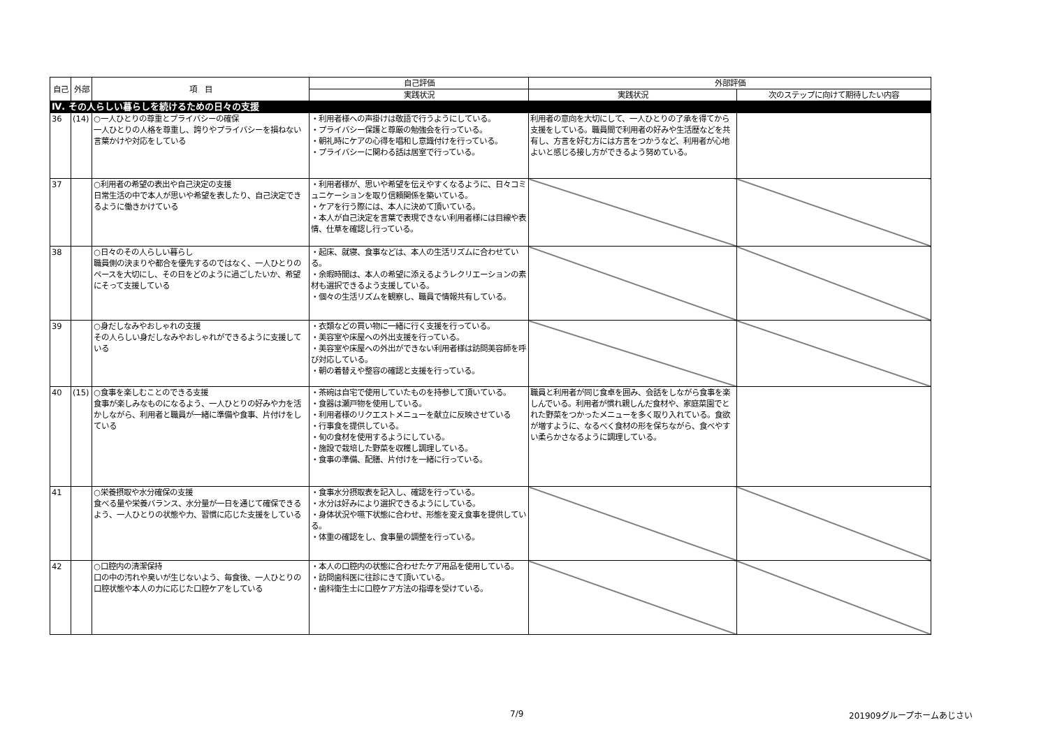| 自己 | 外部 | 項 目 | 自己評価 | 外部評価 | |
| --- | --- | --- | --- | --- | --- |
| | | | 実践状況 | 実践状況 | 次のステップに向けて期待したい内容 |
| Ⅳ. その人らしい暮らしを続けるための日々の支援 | | | | | |
| 36 | (14) | ○一人ひとりの尊重とプライバシーの確保 一人ひとりの人格を尊重し、誇りやプライバシーを損ねない言葉かけや対応をしている | ・利用者様への声掛けは敬語で行うようにしている。 ・プライバシー保護と尊厳の勉強会を行っている。 ・朝礼時にケアの心得を唱和し意識付けを行っている。 ・プライバシーに関わる話は居室で行っている。 | 利用者の意向を大切にして、一人ひとりの了承を得てから支援をしている。職員間で利用者の好みや生活歴などを共有し、方言を好む方には方言をつかうなど、利用者が心地よいと感じる接し方ができるよう努めている。 | |
| 37 | | ○利用者の希望の表出や自己決定の支援 日常生活の中で本人が思いや希望を表したり、自己決定できるように働きかけている | ・利用者様が、思いや希望を伝えやすくなるように、日々コミュニケーションを取り信頼関係を築いている。 ・ケアを行う際には、本人に決めて頂いている。 ・本人が自己決定を言葉で表現できない利用者様には目線や表情、仕草を確認し行っている。 | | |
| 38 | | ○日々のその人らしい暮らし 職員側の決まりや都合を優先するのではなく、一人ひとりのペースを大切にし、その日をどのように過ごしたいか、希望にそって支援している | ・起床、就寝、食事などは、本人の生活リズムに合わせている。 ・余暇時間は、本人の希望に添えるようレクリエーションの素材も選択できるよう支援している。 ・個々の生活リズムを観察し、職員で情報共有している。 | | |
| 39 | | ○身だしなみやおしゃれの支援 その人らしい身だしなみやおしゃれができるように支援している | ・衣類などの買い物に一緒に行く支援を行っている。 ・美容室や床屋への外出支援を行っている。 ・美容室や床屋への外出ができない利用者様は訪問美容師を呼び対応している。 ・朝の着替えや整容の確認と支援を行っている。 | | |
| 40 | (15) | ○食事を楽しむことのできる支援 食事が楽しみなものになるよう、一人ひとりの好みや力を活かしながら、利用者と職員が一緒に準備や食事、片付けをしている | ・茶碗は自宅で使用していたものを持参して頂いている。 ・食器は瀬戸物を使用している。 ・利用者様のリクエストメニューを献立に反映させている ・行事食を提供している。 ・旬の食材を使用するようにしている。 ・施設で栽培した野菜を収穫し調理している。 ・食事の準備、配膳、片付けを一緒に行っている。 | 職員と利用者が同じ食卓を囲み、会話をしながら食事を楽しんでいる。利用者が慣れ親しんだ食材や、家庭菜園でとれた野菜をつかったメニューを多く取り入れている。食欲が増すように、なるべく食材の形を保ちながら、食べやすい柔らかさなるように調理している。 | |
| 41 | | ○栄養摂取や水分確保の支援 食べる量や栄養バランス、水分量が一日を通じて確保できるよう、一人ひとりの状態や力、習慣に応じた支援をしている | ・食事水分摂取表を記入し、確認を行っている。 ・水分は好みにより選択できるようにしている。 ・身体状況や嚥下状態に合わせ、形態を変え食事を提供している。 ・体重の確認をし、食事量の調整を行っている。 | | |
| 42 | | ○口腔内の清潔保持 口の中の汚れや臭いが生じないよう、毎食後、一人ひとりの口腔状態や本人の力に応じた口腔ケアをしている | ・本人の口腔内の状態に合わせたケア用品を使用している。 ・訪問歯科医に往診にきて頂いている。 ・歯科衛生士に口腔ケア方法の指導を受けている。 | | |
7/9 201909グループホームあじさい